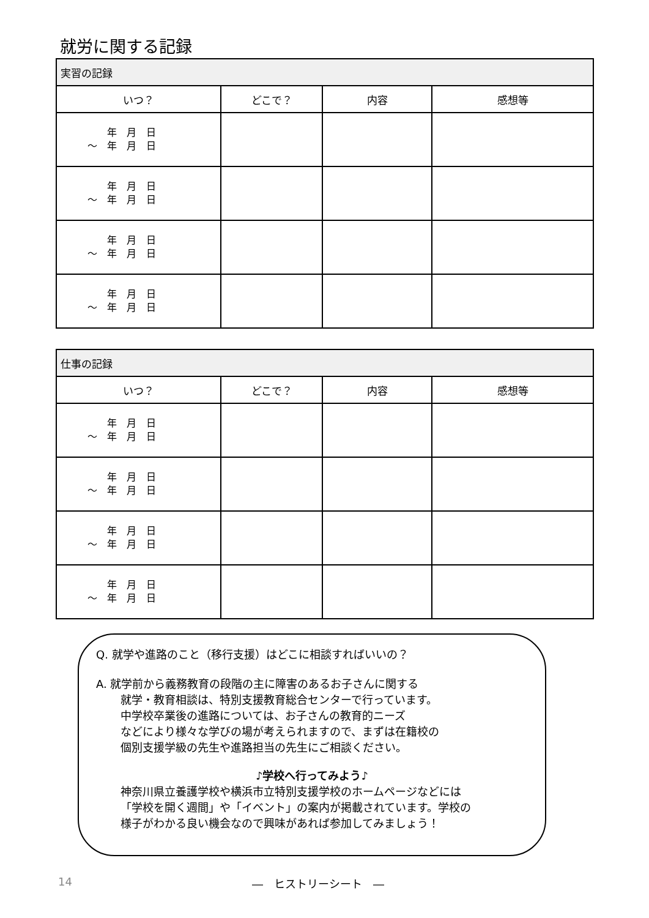就労に関する記録
| 実習の記録 | | | |
| --- | --- | --- | --- |
| いつ？ | どこで？ | 内容 | 感想等 |
| 年 月 日 ～ 年 月 日 | | | |
| 年 月 日 ～ 年 月 日 | | | |
| 年 月 日 ～ 年 月 日 | | | |
| 年 月 日 ～ 年 月 日 | | | |
| 仕事の記録 | | | |
| --- | --- | --- | --- |
| いつ？ | どこで？ | 内容 | 感想等 |
| 年 月 日 ～ 年 月 日 | | | |
| 年 月 日 ～ 年 月 日 | | | |
| 年 月 日 ～ 年 月 日 | | | |
| 年 月 日 ～ 年 月 日 | | | |
Q. 就学や進路のこと（移行支援）はどこに相談すればいいの？
A. 就学前から義務教育の段階の主に障害のあるお子さんに関する
就学・教育相談は、特別支援教育総合センターで行っています。
中学校卒業後の進路については、お子さんの教育的ニーズ
などにより様々な学びの場が考えられますので、まずは在籍校の
個別支援学級の先生や進路担当の先生にご相談ください。
♪学校へ行ってみよう♪
神奈川県立養護学校や横浜市立特別支援学校のホームページなどには
「学校を開く週間」や「イベント」の案内が掲載されています。学校の
様子がわかる良い機会なので興味があれば参加してみましょう！
14 ―　ヒストリーシート　―